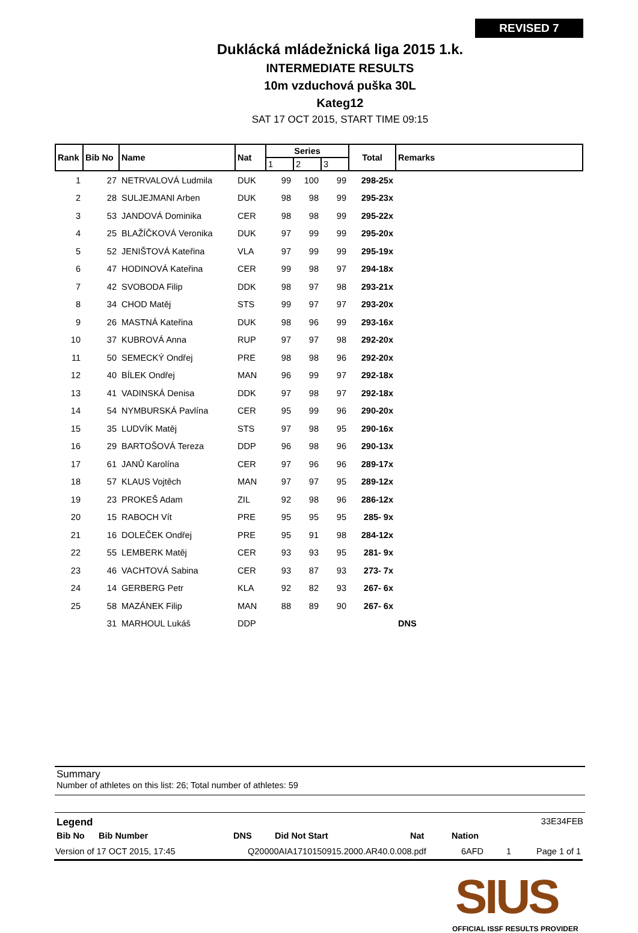REVISED 7
Duklácká mládežnická liga 2015 1.k.
INTERMEDIATE RESULTS
10m vzduchová puška 30L
Kateg12
SAT 17 OCT 2015, START TIME 09:15
| Rank | Bib No | Name | Nat | Series | | | Total | Remarks |
| --- | --- | --- | --- | --- | --- | --- | --- | --- |
| | | | | 1 | 2 | 3 | | |
| 1 | 27 | NETRVALOVÁ Ludmila | DUK | 99 | 100 | 99 | 298-25x | |
| 2 | 28 | SULJEJMANI Arben | DUK | 98 | 98 | 99 | 295-23x | |
| 3 | 53 | JANDOVÁ Dominika | CER | 98 | 98 | 99 | 295-22x | |
| 4 | 25 | BLAŽÍČKOVÁ Veronika | DUK | 97 | 99 | 99 | 295-20x | |
| 5 | 52 | JENIŠTOVÁ Kateřina | VLA | 97 | 99 | 99 | 295-19x | |
| 6 | 47 | HODINOVÁ Kateřina | CER | 99 | 98 | 97 | 294-18x | |
| 7 | 42 | SVOBODA Filip | DDK | 98 | 97 | 98 | 293-21x | |
| 8 | 34 | CHOD Matěj | STS | 99 | 97 | 97 | 293-20x | |
| 9 | 26 | MASTNÁ Kateřina | DUK | 98 | 96 | 99 | 293-16x | |
| 10 | 37 | KUBROVÁ Anna | RUP | 97 | 97 | 98 | 292-20x | |
| 11 | 50 | SEMECKÝ Ondřej | PRE | 98 | 98 | 96 | 292-20x | |
| 12 | 40 | BÍLEK Ondřej | MAN | 96 | 99 | 97 | 292-18x | |
| 13 | 41 | VADINSKÁ Denisa | DDK | 97 | 98 | 97 | 292-18x | |
| 14 | 54 | NYMBURSKÁ Pavlína | CER | 95 | 99 | 96 | 290-20x | |
| 15 | 35 | LUDVÍK Matěj | STS | 97 | 98 | 95 | 290-16x | |
| 16 | 29 | BARTOŠOVÁ Tereza | DDP | 96 | 98 | 96 | 290-13x | |
| 17 | 61 | JANŮ Karolína | CER | 97 | 96 | 96 | 289-17x | |
| 18 | 57 | KLAUS Vojtěch | MAN | 97 | 97 | 95 | 289-12x | |
| 19 | 23 | PROKEŠ Adam | ZIL | 92 | 98 | 96 | 286-12x | |
| 20 | 15 | RABOCH Vít | PRE | 95 | 95 | 95 | 285- 9x | |
| 21 | 16 | DOLEČEK Ondřej | PRE | 95 | 91 | 98 | 284-12x | |
| 22 | 55 | LEMBERK Matěj | CER | 93 | 93 | 95 | 281- 9x | |
| 23 | 46 | VACHTOVÁ Sabina | CER | 93 | 87 | 93 | 273- 7x | |
| 24 | 14 | GERBERG Petr | KLA | 92 | 82 | 93 | 267- 6x | |
| 25 | 58 | MAZÁNEK Filip | MAN | 88 | 89 | 90 | 267- 6x | |
| | 31 | MARHOUL Lukáš | DDP | | | | | DNS |
Summary
Number of athletes on this list: 26; Total number of athletes: 59
Legend 33E34FEB
Bib No Bib Number DNS Did Not Start Nat Nation
Version of 17 OCT 2015, 17:45 Q20000AIA1710150915.2000.AR40.0.008.pdf 6AFD 1 Page 1 of 1
SIUS
OFFICIAL ISSF RESULTS PROVIDER